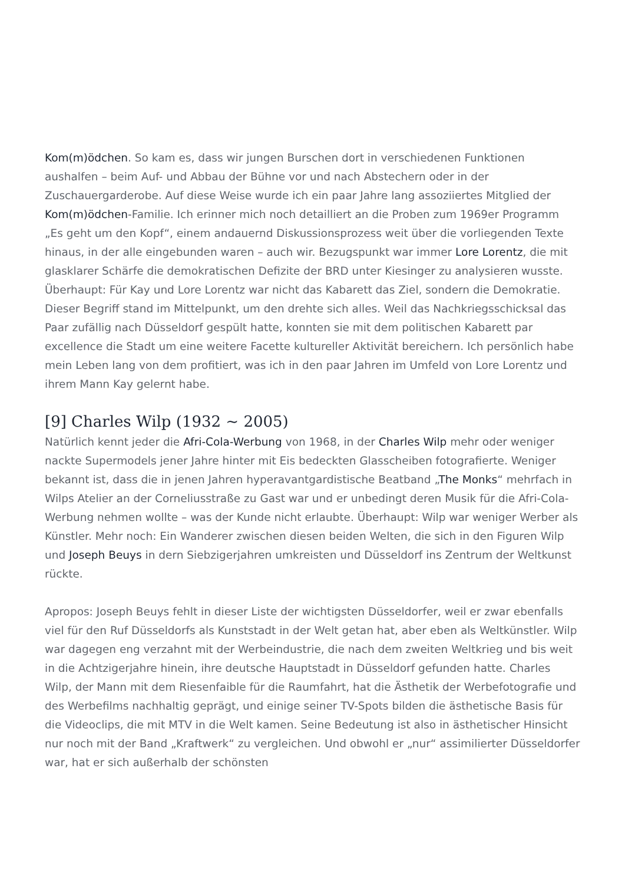Kom(m)ödchen. So kam es, dass wir jungen Burschen dort in verschiedenen Funktionen aushalfen – beim Auf- und Abbau der Bühne vor und nach Abstechern oder in der Zuschauergarderobe. Auf diese Weise wurde ich ein paar Jahre lang assoziiertes Mitglied der Kom(m)ödchen-Familie. Ich erinner mich noch detailliert an die Proben zum 1969er Programm „Es geht um den Kopf“, einem andauernd Diskussionsprozess weit über die vorliegenden Texte hinaus, in der alle eingebunden waren – auch wir. Bezugspunkt war immer Lore Lorentz, die mit glasklarer Schärfe die demokratischen Defizite der BRD unter Kiesinger zu analysieren wusste.
Überhaupt: Für Kay und Lore Lorentz war nicht das Kabarett das Ziel, sondern die Demokratie. Dieser Begriff stand im Mittelpunkt, um den drehte sich alles. Weil das Nachkriegsschicksal das Paar zufällig nach Düsseldorf gespült hatte, konnten sie mit dem politischen Kabarett par excellence die Stadt um eine weitere Facette kultureller Aktivität bereichern. Ich persönlich habe mein Leben lang von dem profitiert, was ich in den paar Jahren im Umfeld von Lore Lorentz und ihrem Mann Kay gelernt habe.
[9] Charles Wilp (1932 ~ 2005)
Natürlich kennt jeder die Afri-Cola-Werbung von 1968, in der Charles Wilp mehr oder weniger nackte Supermodels jener Jahre hinter mit Eis bedeckten Glasscheiben fotografierte. Weniger bekannt ist, dass die in jenen Jahren hyperavantgardistische Beatband „The Monks“ mehrfach in Wilps Atelier an der Corneliusstraße zu Gast war und er unbedingt deren Musik für die Afri-Cola-Werbung nehmen wollte – was der Kunde nicht erlaubte. Überhaupt: Wilp war weniger Werber als Künstler. Mehr noch: Ein Wanderer zwischen diesen beiden Welten, die sich in den Figuren Wilp und Joseph Beuys in dern Siebzigerjahren umkreisten und Düsseldorf ins Zentrum der Weltkunst rückte.
Apropos: Joseph Beuys fehlt in dieser Liste der wichtigsten Düsseldorfer, weil er zwar ebenfalls viel für den Ruf Düsseldorfs als Kunststadt in der Welt getan hat, aber eben als Weltkünstler. Wilp war dagegen eng verzahnt mit der Werbeindustrie, die nach dem zweiten Weltkrieg und bis weit in die Achtzigerjahre hinein, ihre deutsche Hauptstadt in Düsseldorf gefunden hatte. Charles Wilp, der Mann mit dem Riesenfaible für die Raumfahrt, hat die Ästhetik der Werbefotografie und des Werbefilms nachhaltig geprägt, und einige seiner TV-Spots bilden die ästhetische Basis für die Videoclips, die mit MTV in die Welt kamen. Seine Bedeutung ist also in ästhetischer Hinsicht nur noch mit der Band „Kraftwerk“ zu vergleichen. Und obwohl er „nur“ assimilierter Düsseldorfer war, hat er sich außerhalb der schönsten